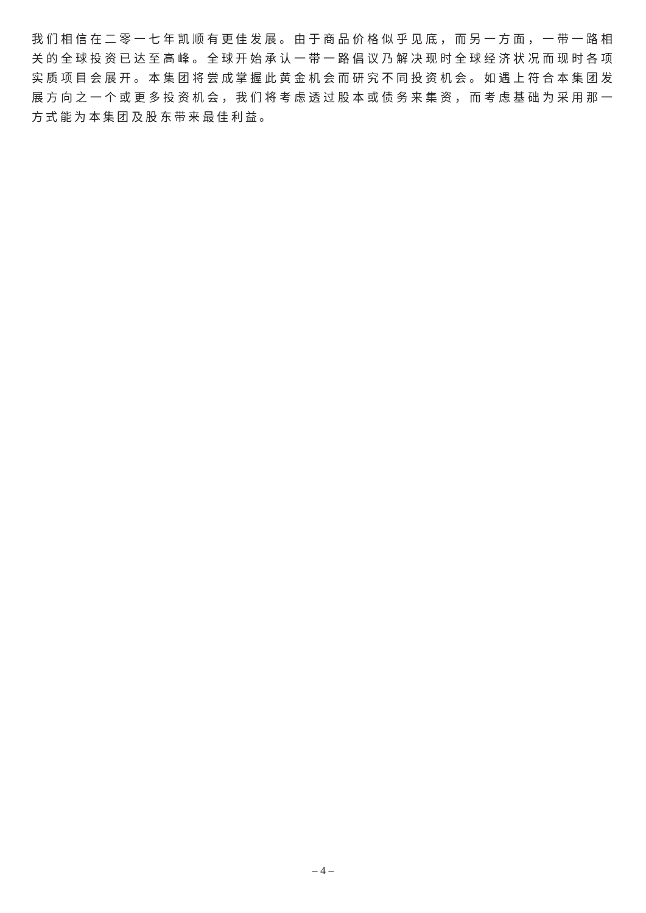我们相信在二零一七年凯顺有更佳发展。由于商品价格似乎见底，而另一方面，一带一路相关的全球投资已达至高峰。全球开始承认一带一路倡议乃解决现时全球经济状况而现时各项实质项目会展开。本集团将尝成掌握此黄金机会而研究不同投资机会。如遇上符合本集团发展方向之一个或更多投资机会，我们将考虑透过股本或债务来集资，而考虑基础为采用那一方式能为本集团及股东带来最佳利益。
– 4 –